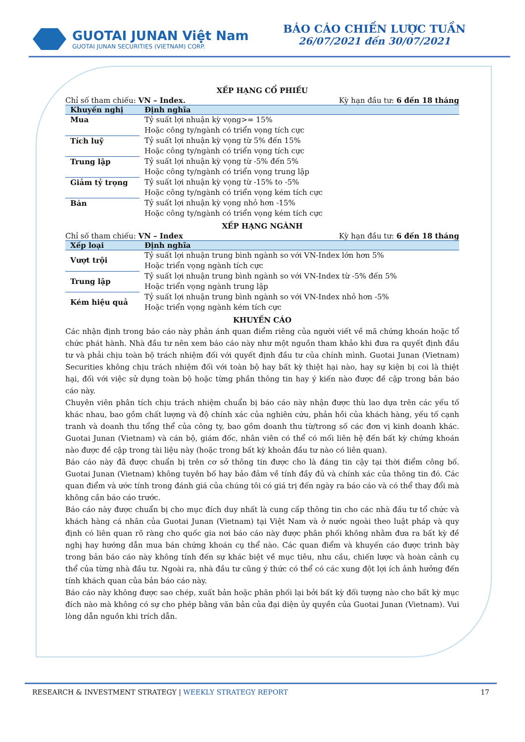GUOTAI JUNAN Việt Nam
GUOTAI JUNAN SECURITIES (VIETNAM) CORP.
BÁO CÁO CHIẾN LƯỢC TUẦN
26/07/2021 đến 30/07/2021
XẾP HẠNG CỔ PHIẾU
Chỉ số tham chiếu: VN – Index. Kỳ hạn đầu tư: 6 đến 18 tháng
| Khuyến nghị | Định nghĩa |
| --- | --- |
| Mua | Tỷ suất lợi nhuận kỳ vọng>= 15% Hoặc công ty/ngành có triển vọng tích cực |
| Tích luỹ | Tỷ suất lợi nhuận kỳ vọng từ 5% đến 15% Hoặc công ty/ngành có triển vọng tích cực |
| Trung lập | Tỷ suất lợi nhuận kỳ vọng từ -5% đến 5% Hoặc công ty/ngành có triển vọng trung lập |
| Giảm tỷ trọng | Tỷ suất lợi nhuận kỳ vọng từ -15% to -5% Hoặc công ty/ngành có triển vọng kém tích cực |
| Bán | Tỷ suất lợi nhuận kỳ vọng nhỏ hơn -15% Hoặc công ty/ngành có triển vọng kém tích cực |
XẾP HẠNG NGÀNH
Chỉ số tham chiếu: VN – Index Kỳ hạn đầu tư: 6 đến 18 tháng
| Xếp loại | Định nghĩa |
| --- | --- |
| Vượt trội | Tỷ suất lợi nhuận trung bình ngành so với VN-Index lớn hơn 5% Hoặc triển vọng ngành tích cực |
| Trung lập | Tỷ suất lợi nhuận trung bình ngành so với VN-Index từ -5% đến 5% Hoặc triển vọng ngành trung lập |
| Kém hiệu quả | Tỷ suất lợi nhuận trung bình ngành so với VN-Index nhỏ hơn -5% Hoặc triển vọng ngành kém tích cực |
KHUYẾN CÁO
Các nhận định trong báo cáo này phản ánh quan điểm riêng của người viết về mã chứng khoán hoặc tổ chức phát hành. Nhà đầu tư nên xem báo cáo này như một nguồn tham khảo khi đưa ra quyết định đầu tư và phải chịu toàn bộ trách nhiệm đối với quyết định đầu tư của chính mình. Guotai Junan (Vietnam) Securities không chịu trách nhiệm đối với toàn bộ hay bất kỳ thiệt hại nào, hay sự kiện bị coi là thiệt hại, đối với việc sử dụng toàn bộ hoặc từng phần thông tin hay ý kiến nào được đề cập trong bản báo cáo này.
Chuyên viên phân tích chịu trách nhiệm chuẩn bị báo cáo này nhận được thù lao dựa trên các yếu tố khác nhau, bao gồm chất lượng và độ chính xác của nghiên cứu, phản hồi của khách hàng, yếu tố cạnh tranh và doanh thu tổng thể của công ty, bao gồm doanh thu từ/trong số các đơn vị kinh doanh khác. Guotai Junan (Vietnam) và cán bộ, giám đốc, nhân viên có thể có mối liên hệ đến bất kỳ chứng khoán nào được đề cập trong tài liệu này (hoặc trong bất kỳ khoản đầu tư nào có liên quan).
Báo cáo này đã được chuẩn bị trên cơ sở thông tin được cho là đáng tin cậy tại thời điểm công bố. Guotai Junan (Vietnam) không tuyên bố hay bảo đảm về tính đầy đủ và chính xác của thông tin đó. Các quan điểm và ước tính trong đánh giá của chúng tôi có giá trị đến ngày ra báo cáo và có thể thay đổi mà không cần báo cáo trước.
Báo cáo này được chuẩn bị cho mục đích duy nhất là cung cấp thông tin cho các nhà đầu tư tổ chức và khách hàng cá nhân của Guotai Junan (Vietnam) tại Việt Nam và ở nước ngoài theo luật pháp và quy định có liên quan rõ ràng cho quốc gia nơi báo cáo này được phân phối không nhằm đưa ra bất kỳ đề nghị hay hướng dẫn mua bán chứng khoán cụ thể nào. Các quan điểm và khuyến cáo được trình bày trong bản báo cáo này không tính đến sự khác biệt về mục tiêu, nhu cầu, chiến lược và hoàn cảnh cụ thể của từng nhà đầu tư. Ngoài ra, nhà đầu tư cũng ý thức có thể có các xung đột lợi ích ảnh hưởng đến tính khách quan của bản báo cáo này.
Báo cáo này không được sao chép, xuất bản hoặc phân phối lại bởi bất kỳ đối tượng nào cho bất kỳ mục đích nào mà không có sự cho phép bằng văn bản của đại diện ủy quyền của Guotai Junan (Vietnam). Vui lòng dẫn nguồn khi trích dẫn.
RESEARCH & INVESTMENT STRATEGY | WEEKLY STRATEGY REPORT 17